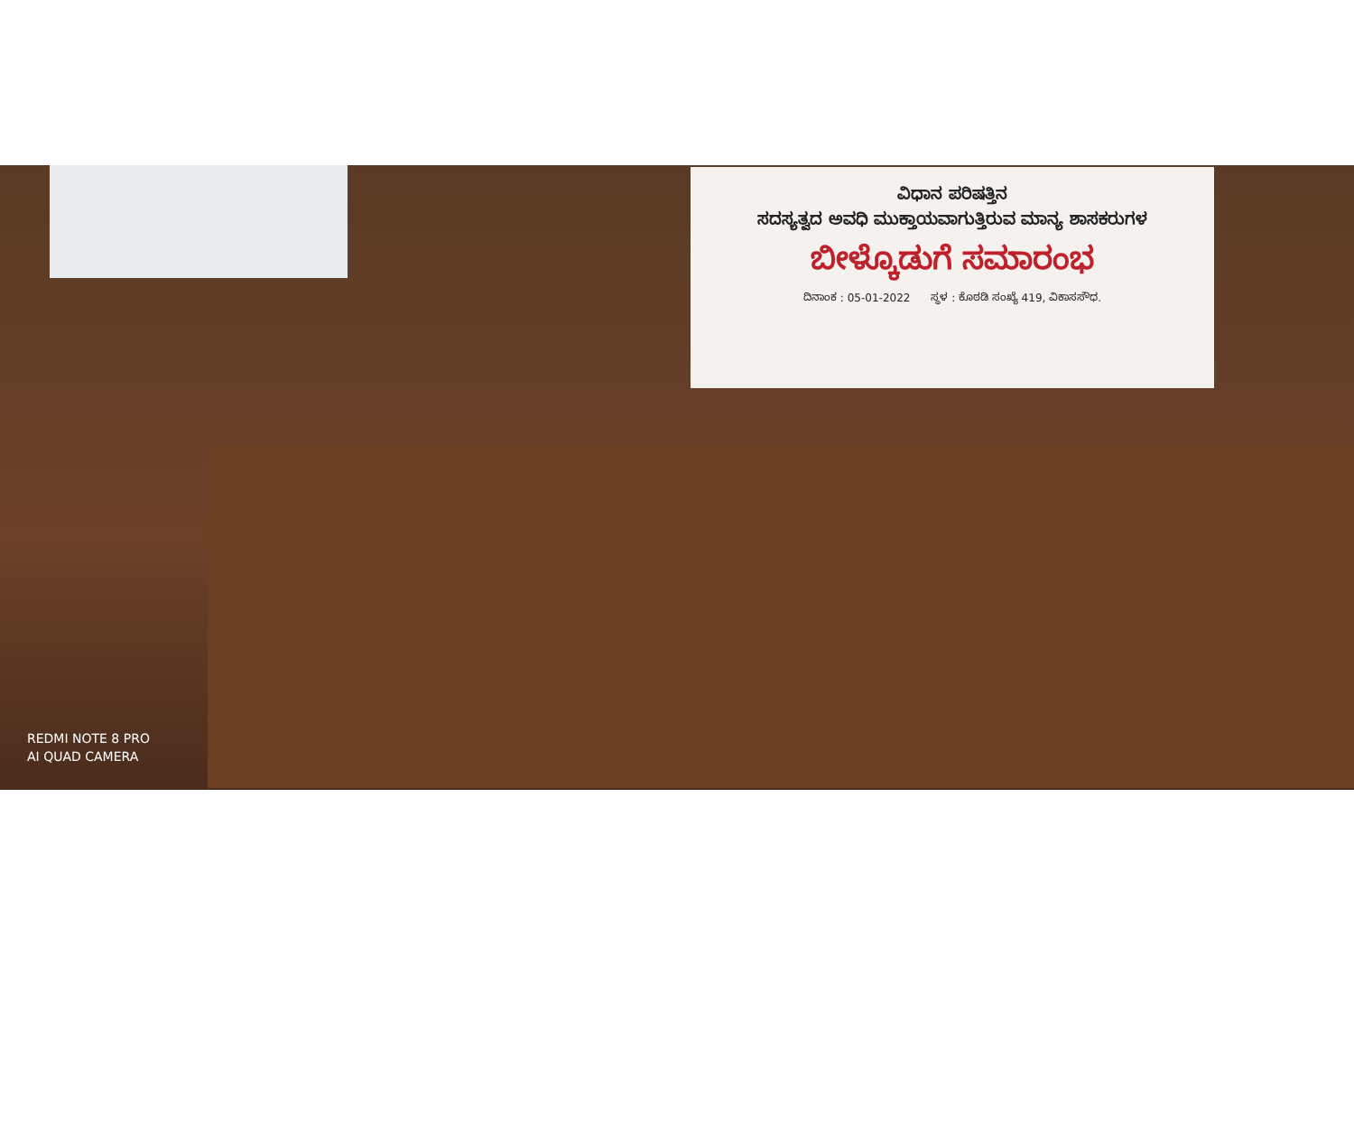ವಿಧಾನ ಪರಿಷತ್ತಿನ
ಸದಸ್ಯತ್ವದ ಅವಧಿ ಮುಕ್ತಾಯವಾಗುತ್ತಿರುವ ಮಾನ್ಯ ಶಾಸಕರುಗಳ
ಬೀಳ್ಕೊಡುಗೆ ಸಮಾರಂಭ
ದಿನಾಂಕ : 05-01-2022 ಸ್ಥಳ : ಕೊಠಡಿ ಸಂಖ್ಯೆ 419, ವಿಕಾಸಸೌಧ.
REDMI NOTE 8 PRO
AI QUAD CAMERA